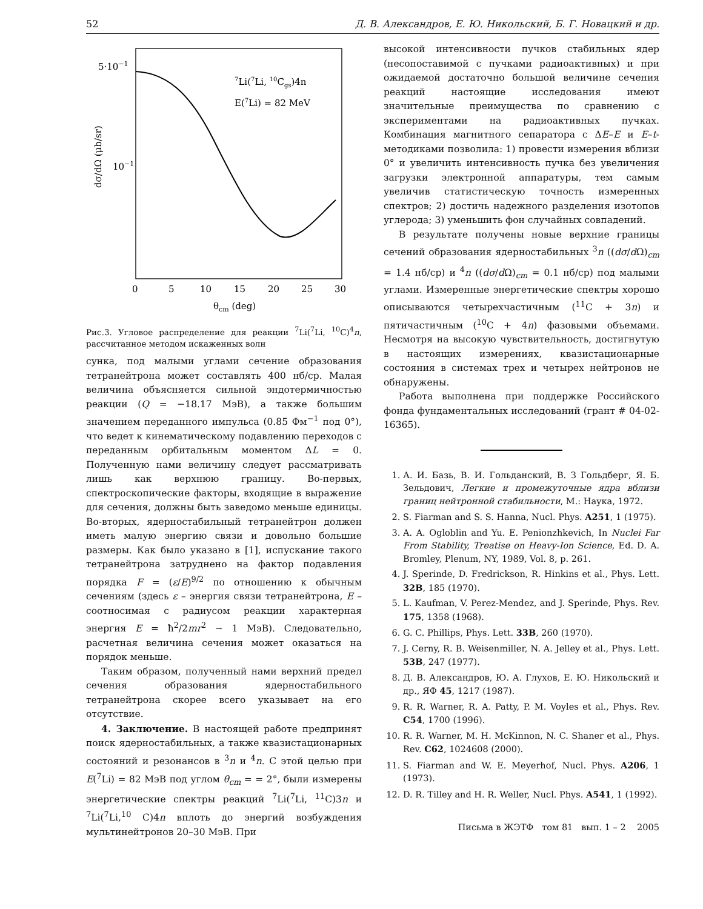52 Д. В. Александров, Е. Ю. Никольский, Б. Г. Новацкий и др.
5·10−1
10−1
0
5
10
15
20
25
30
θcm (deg)
dσ/dΩ (μb/sr)
7Li(7Li, 10Cgs)4n
E(7Li) = 82 MeV
Рис.3. Угловое распределение для реакции <sup>7</sup>Li(<sup>7</sup>Li, <sup>10</sup>C)<sup>4</sup>n, рассчитанное методом искаженных волн
сунка, под малыми углами сечение образования тетранейтрона может составлять 400 нб/ср. Малая величина объясняется сильной эндотермичностью реакции (Q = −18.17 МэВ), а также большим значением переданного импульса (0.85 Фм<sup>−1</sup> под 0°), что ведет к кинематическому подавлению переходов с переданным орбитальным моментом ΔL = 0. Полученную нами величину следует рассматривать лишь как верхнюю границу. Во-первых, спектроскопические факторы, входящие в выражение для сечения, должны быть заведомо меньше единицы. Во-вторых, ядерностабильный тетранейтрон должен иметь малую энергию связи и довольно большие размеры. Как было указано в [1], испускание такого тетранейтрона затруднено на фактор подавления порядка F = (ε/E)<sup>9/2</sup> по отношению к обычным сечениям (здесь ε – энергия связи тетранейтрона, E – соотносимая с радиусом реакции характерная энергия E = ħ<sup>2</sup>/2mr<sup>2</sup> ∼ 1 МэВ). Следовательно, расчетная величина сечения может оказаться на порядок меньше.
Таким образом, полученный нами верхний предел сечения образования ядерностабильного тетранейтрона скорее всего указывает на его отсутствие.
4. Заключение. В настоящей работе предпринят поиск ядерностабильных, а также квазистационарных состояний и резонансов в <sup>3</sup>n и <sup>4</sup>n. С этой целью при E(<sup>7</sup>Li) = 82 МэВ под углом θ<sub>cm</sub> = = 2°, были измерены энергетические спектры реакций <sup>7</sup>Li(<sup>7</sup>Li, <sup>11</sup>C)3n и <sup>7</sup>Li(<sup>7</sup>Li,<sup>10</sup> C)4n вплоть до энергий возбуждения мультинейтронов 20–30 МэВ. При
высокой интенсивности пучков стабильных ядер (несопоставимой с пучками радиоактивных) и при ожидаемой достаточно большой величине сечения реакций настоящие исследования имеют значительные преимущества по сравнению с экспериментами на радиоактивных пучках. Комбинация магнитного сепаратора с ΔE–E и E–t-методиками позволила: 1) провести измерения вблизи 0° и увеличить интенсивность пучка без увеличения загрузки электронной аппаратуры, тем самым увеличив статистическую точность измеренных спектров; 2) достичь надежного разделения изотопов углерода; 3) уменьшить фон случайных совпадений.
В результате получены новые верхние границы сечений образования ядерностабильных <sup>3</sup>n ((dσ/d Ω)<sub>cm</sub> = 1.4 нб/ср) и <sup>4</sup>n ((dσ/d Ω)<sub>cm</sub> = 0.1 нб/ср) под малыми углами. Измеренные энергетические спектры хорошо описываются четырехчастичным (<sup>11</sup>C + 3n) и пятичастичным (<sup>10</sup>C + 4n) фазовыми объемами. Несмотря на высокую чувствительность, достигнутую в настоящих измерениях, квазистационарные состояния в системах трех и четырех нейтронов не обнаружены.
Работа выполнена при поддержке Российского фонда фундаментальных исследований (грант # 04-02-16365).
1. А. И. Базь, В. И. Гольданский, В. З Гольдберг, Я. Б. Зельдович, Легкие и промежуточные ядра вблизи границ нейтронной стабильности, М.: Наука, 1972.
2. S. Fiarman and S. S. Hanna, Nucl. Phys. A251, 1 (1975).
3. A. A. Ogloblin and Yu. E. Penionzhkevich, In Nuclei Far From Stability, Treatise on Heavy-Ion Science, Ed. D. A. Bromley, Plenum, NY, 1989, Vol. 8, p. 261.
4. J. Sperinde, D. Fredrickson, R. Hinkins et al., Phys. Lett. 32B, 185 (1970).
5. L. Kaufman, V. Perez-Mendez, and J. Sperinde, Phys. Rev. 175, 1358 (1968).
6. G. C. Phillips, Phys. Lett. 33B, 260 (1970).
7. J. Cerny, R. B. Weisenmiller, N. A. Jelley et al., Phys. Lett. 53B, 247 (1977).
8. Д. В. Александров, Ю. А. Глухов, Е. Ю. Никольский и др., ЯФ 45, 1217 (1987).
9. R. R. Warner, R. A. Patty, P. M. Voyles et al., Phys. Rev. C54, 1700 (1996).
10. R. R. Warner, M. H. McKinnon, N. C. Shaner et al., Phys. Rev. C62, 1024608 (2000).
11. S. Fiarman and W. E. Meyerhof, Nucl. Phys. A206, 1 (1973).
12. D. R. Tilley and H. R. Weller, Nucl. Phys. A541, 1 (1992).
Письма в ЖЭТФ том 81 вып. 1 – 2 2005